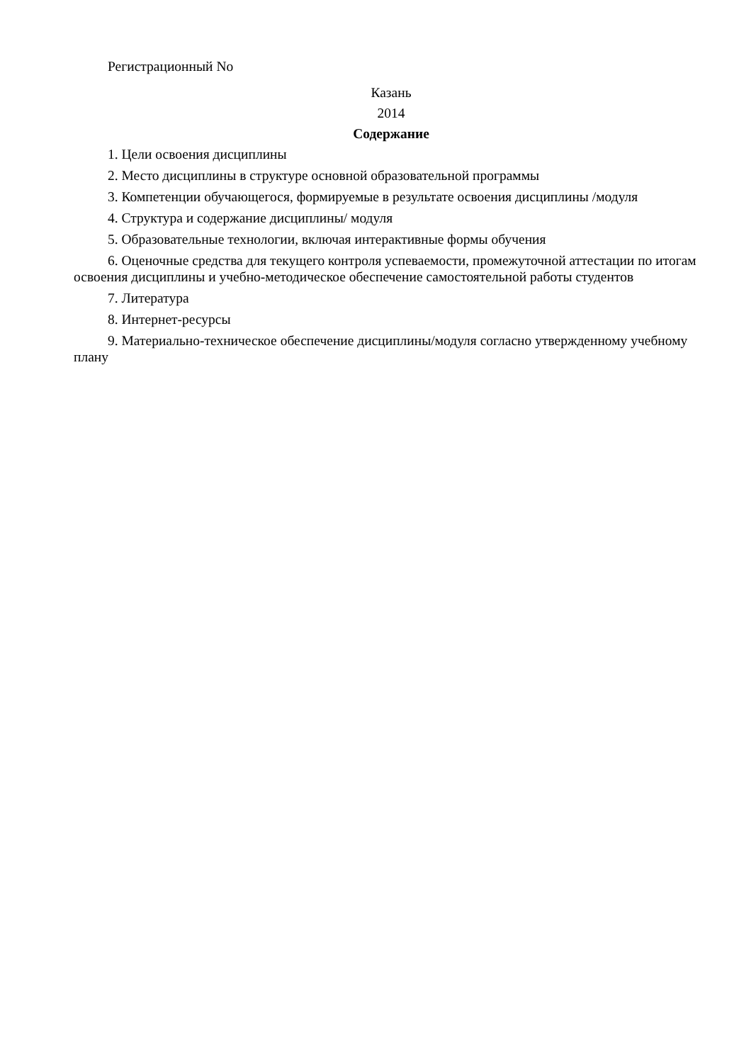Регистрационный No
Казань
2014
Содержание
1. Цели освоения дисциплины
2. Место дисциплины в структуре основной образовательной программы
3. Компетенции обучающегося, формируемые в результате освоения дисциплины /модуля
4. Структура и содержание дисциплины/ модуля
5. Образовательные технологии, включая интерактивные формы обучения
6. Оценочные средства для текущего контроля успеваемости, промежуточной аттестации по итогам освоения дисциплины и учебно-методическое обеспечение самостоятельной работы студентов
7. Литература
8. Интернет-ресурсы
9. Материально-техническое обеспечение дисциплины/модуля согласно утвержденному учебному плану